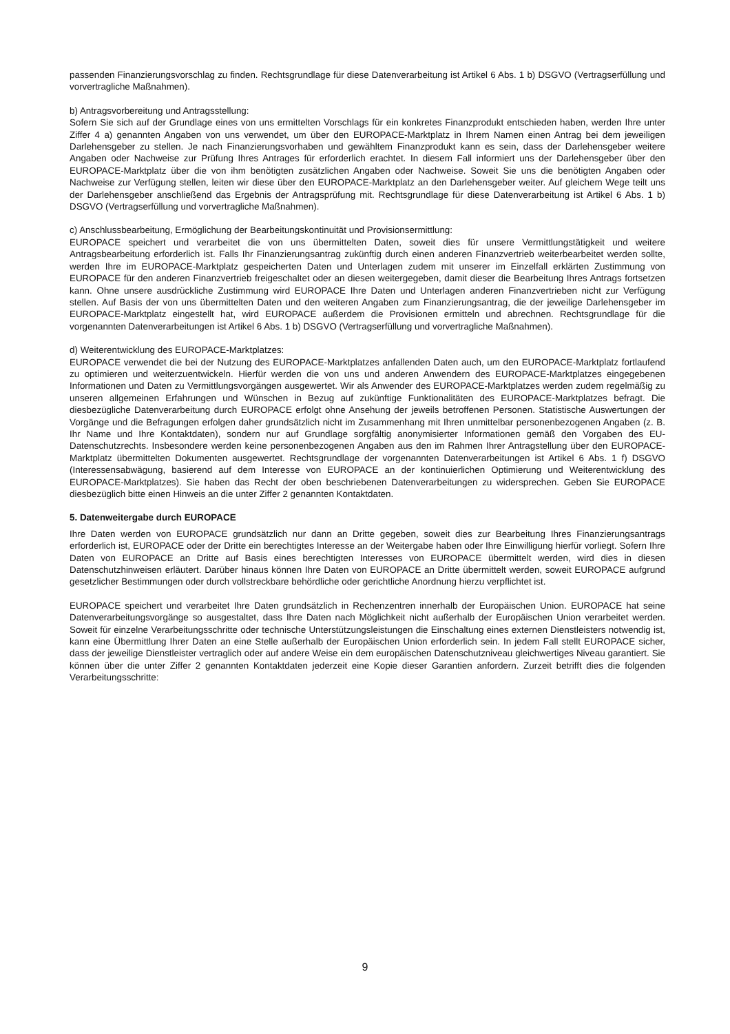passenden Finanzierungsvorschlag zu finden. Rechtsgrundlage für diese Datenverarbeitung ist Artikel 6 Abs. 1 b) DSGVO (Vertragserfüllung und vorvertragliche Maßnahmen).
b) Antragsvorbereitung und Antragsstellung:
Sofern Sie sich auf der Grundlage eines von uns ermittelten Vorschlags für ein konkretes Finanzprodukt entschieden haben, werden Ihre unter Ziffer 4 a) genannten Angaben von uns verwendet, um über den EUROPACE-Marktplatz in Ihrem Namen einen Antrag bei dem jeweiligen Darlehensgeber zu stellen. Je nach Finanzierungsvorhaben und gewähltem Finanzprodukt kann es sein, dass der Darlehensgeber weitere Angaben oder Nachweise zur Prüfung Ihres Antrages für erforderlich erachtet. In diesem Fall informiert uns der Darlehensgeber über den EUROPACE-Marktplatz über die von ihm benötigten zusätzlichen Angaben oder Nachweise. Soweit Sie uns die benötigten Angaben oder Nachweise zur Verfügung stellen, leiten wir diese über den EUROPACE-Marktplatz an den Darlehensgeber weiter. Auf gleichem Wege teilt uns der Darlehensgeber anschließend das Ergebnis der Antragsprüfung mit. Rechtsgrundlage für diese Datenverarbeitung ist Artikel 6 Abs. 1 b) DSGVO (Vertragserfüllung und vorvertragliche Maßnahmen).
c) Anschlussbearbeitung, Ermöglichung der Bearbeitungskontinuität und Provisionsermittlung:
EUROPACE speichert und verarbeitet die von uns übermittelten Daten, soweit dies für unsere Vermittlungstätigkeit und weitere Antragsbearbeitung erforderlich ist. Falls Ihr Finanzierungsantrag zukünftig durch einen anderen Finanzvertrieb weiterbearbeitet werden sollte, werden Ihre im EUROPACE-Marktplatz gespeicherten Daten und Unterlagen zudem mit unserer im Einzelfall erklärten Zustimmung von EUROPACE für den anderen Finanzvertrieb freigeschaltet oder an diesen weitergegeben, damit dieser die Bearbeitung Ihres Antrags fortsetzen kann. Ohne unsere ausdrückliche Zustimmung wird EUROPACE Ihre Daten und Unterlagen anderen Finanzvertrieben nicht zur Verfügung stellen. Auf Basis der von uns übermittelten Daten und den weiteren Angaben zum Finanzierungsantrag, die der jeweilige Darlehensgeber im EUROPACE-Marktplatz eingestellt hat, wird EUROPACE außerdem die Provisionen ermitteln und abrechnen. Rechtsgrundlage für die vorgenannten Datenverarbeitungen ist Artikel 6 Abs. 1 b) DSGVO (Vertragserfüllung und vorvertragliche Maßnahmen).
d) Weiterentwicklung des EUROPACE-Marktplatzes:
EUROPACE verwendet die bei der Nutzung des EUROPACE-Marktplatzes anfallenden Daten auch, um den EUROPACE-Marktplatz fortlaufend zu optimieren und weiterzuentwickeln. Hierfür werden die von uns und anderen Anwendern des EUROPACE-Marktplatzes eingegebenen Informationen und Daten zu Vermittlungsvorgängen ausgewertet. Wir als Anwender des EUROPACE-Marktplatzes werden zudem regelmäßig zu unseren allgemeinen Erfahrungen und Wünschen in Bezug auf zukünftige Funktionalitäten des EUROPACE-Marktplatzes befragt. Die diesbezügliche Datenverarbeitung durch EUROPACE erfolgt ohne Ansehung der jeweils betroffenen Personen. Statistische Auswertungen der Vorgänge und die Befragungen erfolgen daher grundsätzlich nicht im Zusammenhang mit Ihren unmittelbar personenbezogenen Angaben (z. B. Ihr Name und Ihre Kontaktdaten), sondern nur auf Grundlage sorgfältig anonymisierter Informationen gemäß den Vorgaben des EU-Datenschutzrechts. Insbesondere werden keine personenbezogenen Angaben aus den im Rahmen Ihrer Antragstellung über den EUROPACE-Marktplatz übermittelten Dokumenten ausgewertet. Rechtsgrundlage der vorgenannten Datenverarbeitungen ist Artikel 6 Abs. 1 f) DSGVO (Interessensabwägung, basierend auf dem Interesse von EUROPACE an der kontinuierlichen Optimierung und Weiterentwicklung des EUROPACE-Marktplatzes). Sie haben das Recht der oben beschriebenen Datenverarbeitungen zu widersprechen. Geben Sie EUROPACE diesbezüglich bitte einen Hinweis an die unter Ziffer 2 genannten Kontaktdaten.
5. Datenweitergabe durch EUROPACE
Ihre Daten werden von EUROPACE grundsätzlich nur dann an Dritte gegeben, soweit dies zur Bearbeitung Ihres Finanzierungsantrags erforderlich ist, EUROPACE oder der Dritte ein berechtigtes Interesse an der Weitergabe haben oder Ihre Einwilligung hierfür vorliegt. Sofern Ihre Daten von EUROPACE an Dritte auf Basis eines berechtigten Interesses von EUROPACE übermittelt werden, wird dies in diesen Datenschutzhinweisen erläutert. Darüber hinaus können Ihre Daten von EUROPACE an Dritte übermittelt werden, soweit EUROPACE aufgrund gesetzlicher Bestimmungen oder durch vollstreckbare behördliche oder gerichtliche Anordnung hierzu verpflichtet ist.
EUROPACE speichert und verarbeitet Ihre Daten grundsätzlich in Rechenzentren innerhalb der Europäischen Union. EUROPACE hat seine Datenverarbeitungsvorgänge so ausgestaltet, dass Ihre Daten nach Möglichkeit nicht außerhalb der Europäischen Union verarbeitet werden. Soweit für einzelne Verarbeitungsschritte oder technische Unterstützungsleistungen die Einschaltung eines externen Dienstleisters notwendig ist, kann eine Übermittlung Ihrer Daten an eine Stelle außerhalb der Europäischen Union erforderlich sein. In jedem Fall stellt EUROPACE sicher, dass der jeweilige Dienstleister vertraglich oder auf andere Weise ein dem europäischen Datenschutzniveau gleichwertiges Niveau garantiert. Sie können über die unter Ziffer 2 genannten Kontaktdaten jederzeit eine Kopie dieser Garantien anfordern. Zurzeit betrifft dies die folgenden Verarbeitungsschritte:
9